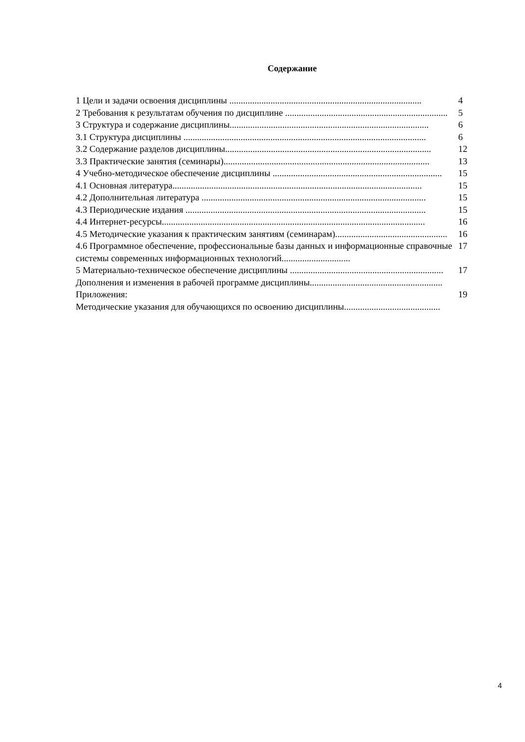Содержание
1 Цели и задачи освоения дисциплины .................................................................................... 4
2 Требования к результатам обучения по дисциплине ....................................................................... 5
3 Структура и содержание дисциплины....................................................................................... 6
3.1 Структура дисциплины .......................................................................................................... 6
3.2 Содержание разделов дисциплины.......................................................................................... 12
3.3 Практические занятия (семинары).......................................................................................... 13
4 Учебно-методическое обеспечение дисциплины .......................................................................... 15
4.1 Основная литература............................................................................................................. 15
4.2 Дополнительная литература .................................................................................................. 15
4.3 Периодические издания ......................................................................................................... 15
4.4 Интернет-ресурсы................................................................................................................... 16
4.5 Методические указания к практическим занятиям (семинарам)................................................. 16
4.6 Программное обеспечение, профессиональные базы данных и информационные справочные системы современных информационных технологий..............................
17
5 Материально-техническое обеспечение дисциплины ................................................................... 17
Дополнения и изменения в рабочей программе дисциплины..........................................................
Приложения: 19
Методические указания для обучающихся по освоению дисциплины..........................................
4